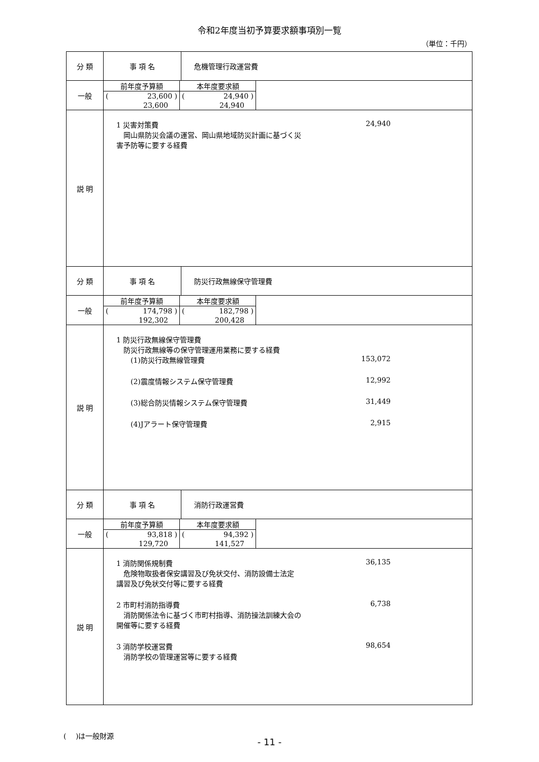令和2年度当初予算要求額事項別一覧
（単位：千円）
| 分 類 | 事 項 名 | 危機管理行政運営費 |
| 一般 | / 前年度予算額 / 本年度要求額 / / ( 23,600 ) / ( 24,940 ) / / 23,600 / 24,940 / | |
| 説 明 | 1 災害対策費 24,940 岡山県防災会議の運営、岡山県地域防災計画に基づく災 害予防等に要する経費 | |
| 分 類 | 事 項 名 | 防災行政無線保守管理費 |
| 一般 | / 前年度予算額 / 本年度要求額 / / ( 174,798 ) / ( 182,798 ) / / 192,302 / 200,428 / | |
| 説 明 | 1 防災行政無線保守管理費 防災行政無線等の保守管理運用業務に要する経費 (1)防災行政無線管理費 153,072 (2)震度情報システム保守管理費 12,992 (3)総合防災情報システム保守管理費 31,449 (4)Jアラート保守管理費 2,915 | |
| 分 類 | 事 項 名 | 消防行政運営費 |
| 一般 | / 前年度予算額 / 本年度要求額 / / ( 93,818 ) / ( 94,392 ) / / 129,720 / 141,527 / | |
| 説 明 | 1 消防関係規制費 36,135 危険物取扱者保安講習及び免状交付、消防設備士法定 講習及び免状交付等に要する経費 2 市町村消防指導費 6,738 消防関係法令に基づく市町村指導、消防操法訓練大会の 開催等に要する経費 3 消防学校運営費 98,654 消防学校の管理運営等に要する経費 | |
(　 )は一般財源
- 11 -